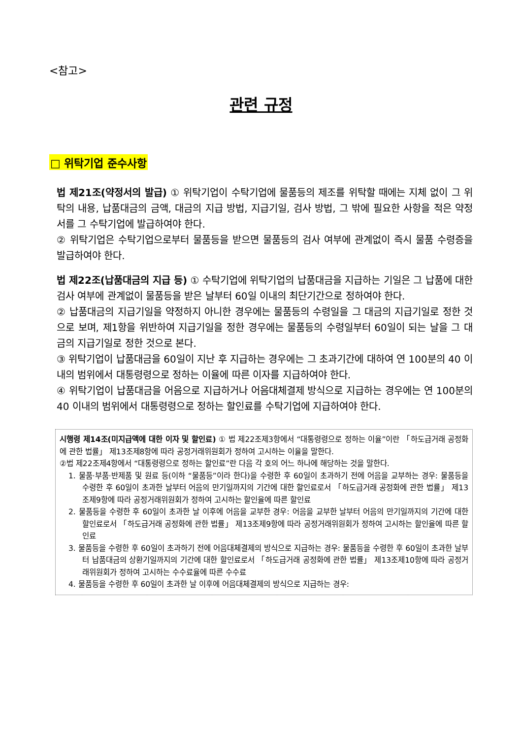<참고>
관련 규정
□ 위탁기업 준수사항
법 제21조(약정서의 발급) ① 위탁기업이 수탁기업에 물품등의 제조를 위탁할 때에는 지체 없이 그 위탁의 내용, 납품대금의 금액, 대금의 지급 방법, 지급기일, 검사 방법, 그 밖에 필요한 사항을 적은 약정서를 그 수탁기업에 발급하여야 한다.
② 위탁기업은 수탁기업으로부터 물품등을 받으면 물품등의 검사 여부에 관계없이 즉시 물품 수령증을 발급하여야 한다.
법 제22조(납품대금의 지급 등) ① 수탁기업에 위탁기업의 납품대금을 지급하는 기일은 그 납품에 대한 검사 여부에 관계없이 물품등을 받은 날부터 60일 이내의 최단기간으로 정하여야 한다.
② 납품대금의 지급기일을 약정하지 아니한 경우에는 물품등의 수령일을 그 대금의 지급기일로 정한 것으로 보며, 제1항을 위반하여 지급기일을 정한 경우에는 물품등의 수령일부터 60일이 되는 날을 그 대금의 지급기일로 정한 것으로 본다.
③ 위탁기업이 납품대금을 60일이 지난 후 지급하는 경우에는 그 초과기간에 대하여 연 100분의 40 이내의 범위에서 대통령령으로 정하는 이율에 따른 이자를 지급하여야 한다.
④ 위탁기업이 납품대금을 어음으로 지급하거나 어음대체결제 방식으로 지급하는 경우에는 연 100분의 40 이내의 범위에서 대통령령으로 정하는 할인료를 수탁기업에 지급하여야 한다.
시행령 제14조(미지급액에 대한 이자 및 할인료) ① 법 제22조제3항에서 “대통령령으로 정하는 이율”이란 「하도급거래 공정화에 관한 법률」 제13조제8항에 따라 공정거래위원회가 정하여 고시하는 이율을 말한다.
②법 제22조제4항에서 “대통령령으로 정하는 할인료”란 다음 각 호의 어느 하나에 해당하는 것을 말한다.
1. 물품·부품·반제품 및 원료 등(이하 “물품등”이라 한다)을 수령한 후 60일이 초과하기 전에 어음을 교부하는 경우: 물품등을 수령한 후 60일이 초과한 날부터 어음의 만기일까지의 기간에 대한 할인료로서 「하도급거래 공정화에 관한 법률」 제13조제9항에 따라 공정거래위원회가 정하여 고시하는 할인율에 따른 할인료
2. 물품등을 수령한 후 60일이 초과한 날 이후에 어음을 교부한 경우: 어음을 교부한 날부터 어음의 만기일까지의 기간에 대한 할인료로서 「하도급거래 공정화에 관한 법률」 제13조제9항에 따라 공정거래위원회가 정하여 고시하는 할인율에 따른 할인료
3. 물품등을 수령한 후 60일이 초과하기 전에 어음대체결제의 방식으로 지급하는 경우: 물품등을 수령한 후 60일이 초과한 날부터 납품대금의 상환기일까지의 기간에 대한 할인료로서 「하도급거래 공정화에 관한 법률」 제13조제10항에 따라 공정거래위원회가 정하여 고시하는 수수료율에 따른 수수료
4. 물품등을 수령한 후 60일이 초과한 날 이후에 어음대체결제의 방식으로 지급하는 경우: